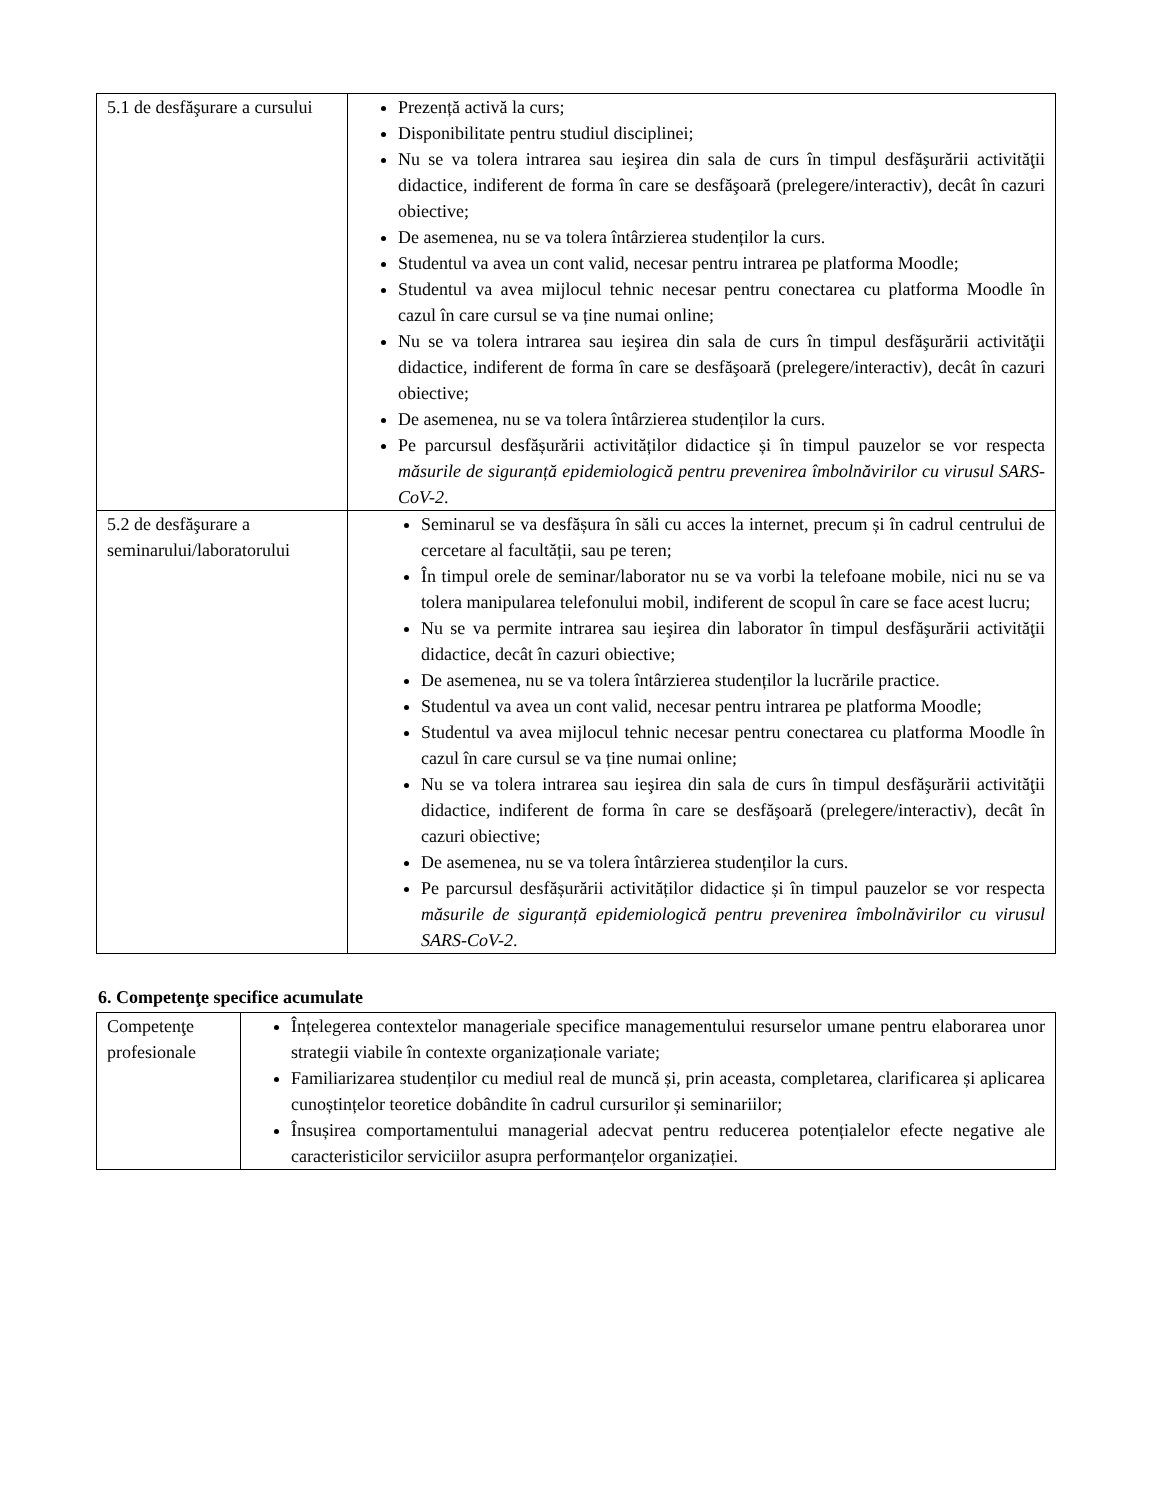| 5.1 de desfăşurare a cursului | Prezență activă la curs; Disponibilitate pentru studiul disciplinei; Nu se va tolera intrarea sau ieşirea din sala de curs în timpul desfăşurării activităţii didactice, indiferent de forma în care se desfăşoară (prelegere/interactiv), decât în cazuri obiective; De asemenea, nu se va tolera întârzierea studenților la curs. Studentul va avea un cont valid, necesar pentru intrarea pe platforma Moodle; Studentul va avea mijlocul tehnic necesar pentru conectarea cu platforma Moodle în cazul în care cursul se va ține numai online; Nu se va tolera intrarea sau ieşirea din sala de curs în timpul desfăşurării activităţii didactice, indiferent de forma în care se desfăşoară (prelegere/interactiv), decât în cazuri obiective; De asemenea, nu se va tolera întârzierea studenților la curs. Pe parcursul desfășurării activităților didactice și în timpul pauzelor se vor respecta măsurile de siguranță epidemiologică pentru prevenirea îmbolnăvirilor cu virusul SARS-CoV-2 . |
| 5.2 de desfăşurare a seminarului/laboratorului | Seminarul se va desfășura în săli cu acces la internet, precum și în cadrul centrului de cercetare al facultății, sau pe teren; În timpul orele de seminar/laborator nu se va vorbi la telefoane mobile, nici nu se va tolera manipularea telefonului mobil, indiferent de scopul în care se face acest lucru; Nu se va permite intrarea sau ieşirea din laborator în timpul desfăşurării activităţii didactice, decât în cazuri obiective; De asemenea, nu se va tolera întârzierea studenților la lucrările practice. Studentul va avea un cont valid, necesar pentru intrarea pe platforma Moodle; Studentul va avea mijlocul tehnic necesar pentru conectarea cu platforma Moodle în cazul în care cursul se va ține numai online; Nu se va tolera intrarea sau ieşirea din sala de curs în timpul desfăşurării activităţii didactice, indiferent de forma în care se desfăşoară (prelegere/interactiv), decât în cazuri obiective; De asemenea, nu se va tolera întârzierea studenților la curs. Pe parcursul desfășurării activităților didactice și în timpul pauzelor se vor respecta măsurile de siguranță epidemiologică pentru prevenirea îmbolnăvirilor cu virusul SARS-CoV-2 . |
6. Competenţe specifice acumulate
| Competenţe profesionale | Înțelegerea contextelor manageriale specifice managementului resurselor umane pentru elaborarea unor strategii viabile în contexte organizaționale variate; Familiarizarea studenților cu mediul real de muncă și, prin aceasta, completarea, clarificarea și aplicarea cunoștințelor teoretice dobândite în cadrul cursurilor și seminariilor; Însușirea comportamentului managerial adecvat pentru reducerea potențialelor efecte negative ale caracteristicilor serviciilor asupra performanțelor organizației. |